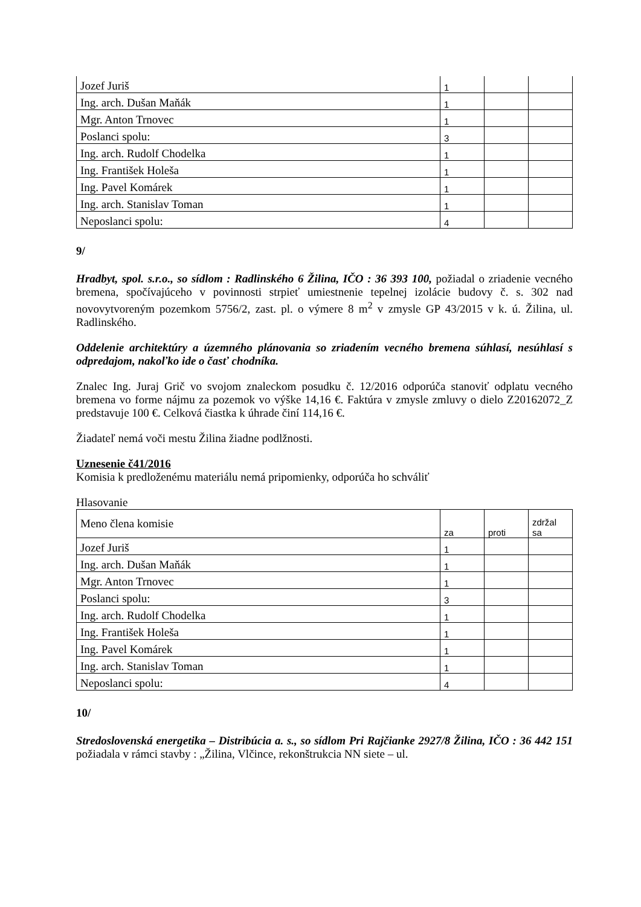| Jozef Juriš | 1 | | |
| Ing. arch. Dušan Maňák | 1 | | |
| Mgr. Anton Trnovec | 1 | | |
| Poslanci spolu: | 3 | | |
| Ing. arch. Rudolf Chodelka | 1 | | |
| Ing. František Holeša | 1 | | |
| Ing. Pavel Komárek | 1 | | |
| Ing. arch. Stanislav Toman | 1 | | |
| Neposlanci spolu: | 4 | | |
9/
Hradbyt, spol. s.r.o., so sídlom : Radlinského 6 Žilina, IČO : 36 393 100, požiadal o zriadenie vecného bremena, spočívajúceho v povinnosti strpieť umiestnenie tepelnej izolácie budovy č. s. 302 nad novovytvoreným pozemkom 5756/2, zast. pl. o výmere 8 m<sup>2</sup> v zmysle GP 43/2015 v k. ú. Žilina, ul. Radlinského.
Oddelenie architektúry a územného plánovania so zriadením vecného bremena súhlasí, nesúhlasí s odpredajom, nakoľko ide o časť chodníka.
Znalec Ing. Juraj Grič vo svojom znaleckom posudku č. 12/2016 odporúča stanoviť odplatu vecného bremena vo forme nájmu za pozemok vo výške 14,16 €. Faktúra v zmysle zmluvy o dielo Z20162072_Z predstavuje 100 €. Celková čiastka k úhrade činí 114,16 €.
Žiadateľ nemá voči mestu Žilina žiadne podlžnosti.
Uznesenie č41/2016
Komisia k predloženému materiálu nemá pripomienky, odporúča ho schváliť
Hlasovanie
| Meno člena komisie | za | proti | zdržal sa |
| Jozef Juriš | 1 | | |
| Ing. arch. Dušan Maňák | 1 | | |
| Mgr. Anton Trnovec | 1 | | |
| Poslanci spolu: | 3 | | |
| Ing. arch. Rudolf Chodelka | 1 | | |
| Ing. František Holeša | 1 | | |
| Ing. Pavel Komárek | 1 | | |
| Ing. arch. Stanislav Toman | 1 | | |
| Neposlanci spolu: | 4 | | |
10/
Stredoslovenská energetika – Distribúcia a. s., so sídlom Pri Rajčianke 2927/8 Žilina, IČO : 36 442 151 požiadala v rámci stavby : „Žilina, Vlčince, rekonštrukcia NN siete – ul.